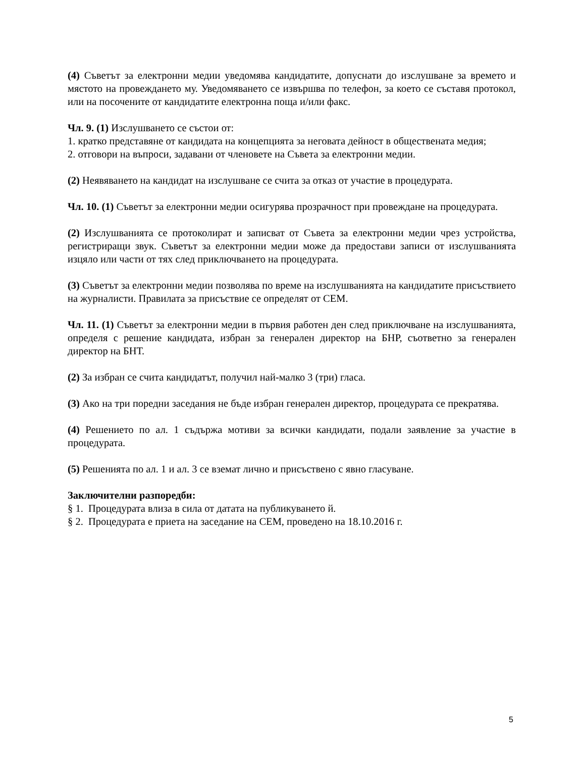(4) Съветът за електронни медии уведомява кандидатите, допуснати до изслушване за времето и мястото на провеждането му. Уведомяването се извършва по телефон, за което се съставя протокол, или на посочените от кандидатите електронна поща и/или факс.
Чл. 9. (1) Изслушването се състои от:
1. кратко представяне от кандидата на концепцията за неговата дейност в обществената медия;
2. отговори на въпроси, задавани от членовете на Съвета за електронни медии.
(2) Неявяването на кандидат на изслушване се счита за отказ от участие в процедурата.
Чл. 10. (1) Съветът за електронни медии осигурява прозрачност при провеждане на процедурата.
(2) Изслушванията се протоколират и записват от Съвета за електронни медии чрез устройства, регистриращи звук. Съветът за електронни медии може да предостави записи от изслушванията изцяло или части от тях след приключването на процедурата.
(3) Съветът за електронни медии позволява по време на изслушванията на кандидатите присъствието на журналисти. Правилата за присъствие се определят от СЕМ.
Чл. 11. (1) Съветът за електронни медии в първия работен ден след приключване на изслушванията, определя с решение кандидата, избран за генерален директор на БНР, съответно за генерален директор на БНТ.
(2) За избран се счита кандидатът, получил най-малко 3 (три) гласа.
(3) Ако на три поредни заседания не бъде избран генерален директор, процедурата се прекратява.
(4) Решението по ал. 1 съдържа мотиви за всички кандидати, подали заявление за участие в процедурата.
(5) Решенията по ал. 1 и ал. 3 се вземат лично и присъствено с явно гласуване.
Заключителни разпоредби:
§ 1. Процедурата влиза в сила от датата на публикуването й.
§ 2. Процедурата е приета на заседание на СЕМ, проведено на 18.10.2016 г.
5